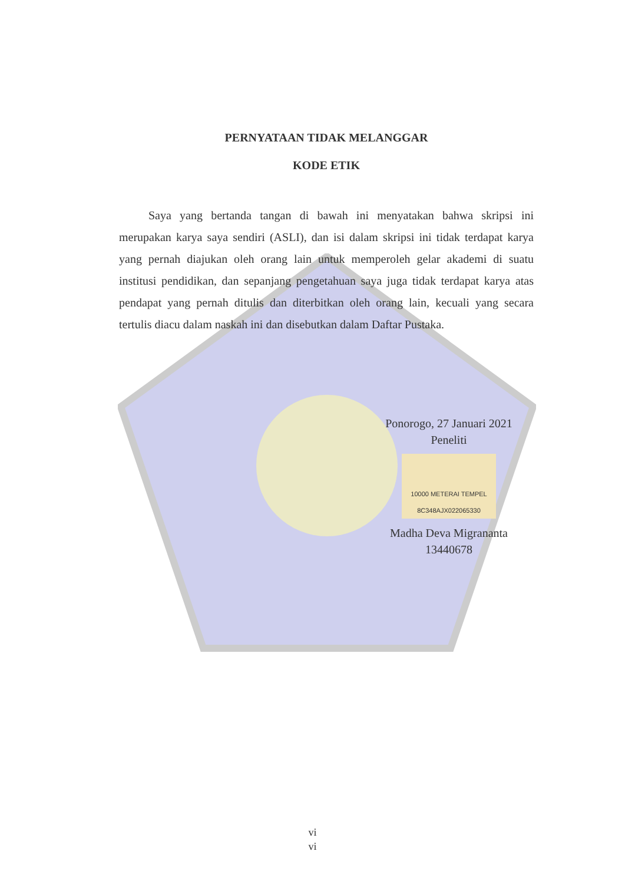PERNYATAAN TIDAK MELANGGAR
KODE ETIK
Saya yang bertanda tangan di bawah ini menyatakan bahwa skripsi ini merupakan karya saya sendiri (ASLI), dan isi dalam skripsi ini tidak terdapat karya yang pernah diajukan oleh orang lain untuk memperoleh gelar akademi di suatu institusi pendidikan, dan sepanjang pengetahuan saya juga tidak terdapat karya atas pendapat yang pernah ditulis dan diterbitkan oleh orang lain, kecuali yang secara tertulis diacu dalam naskah ini dan disebutkan dalam Daftar Pustaka.
Ponorogo, 27 Januari 2021
Peneliti
10000 METERAI TEMPEL 8C348AJX022065330
Madha Deva Migrananta
13440678
vi
vi